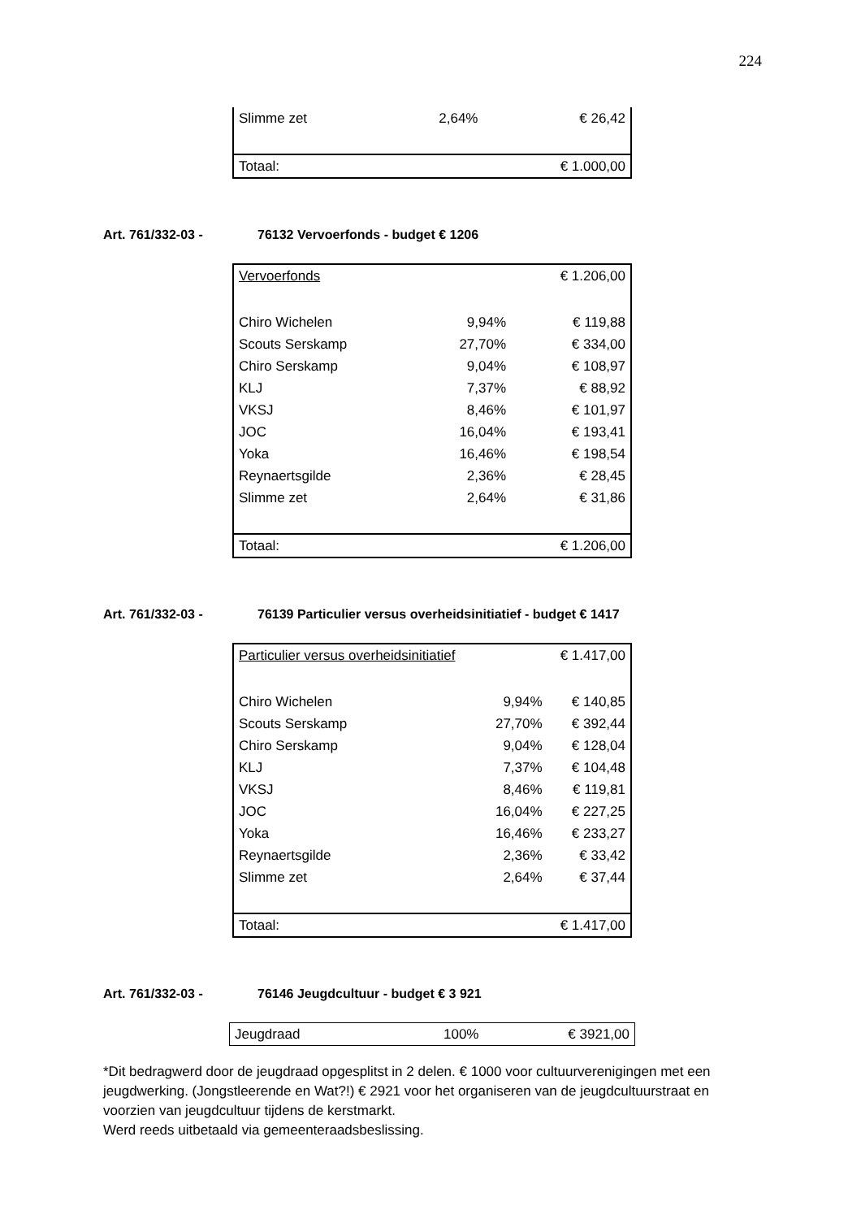224
| Slimme zet | 2,64% | € 26,42 |
| Totaal: | | € 1.000,00 |
Art. 761/332-03 - 76132 Vervoerfonds - budget € 1206
| Vervoerfonds | | € 1.206,00 |
| Chiro Wichelen | 9,94% | € 119,88 |
| Scouts Serskamp | 27,70% | € 334,00 |
| Chiro Serskamp | 9,04% | € 108,97 |
| KLJ | 7,37% | € 88,92 |
| VKSJ | 8,46% | € 101,97 |
| JOC | 16,04% | € 193,41 |
| Yoka | 16,46% | € 198,54 |
| Reynaertsgilde | 2,36% | € 28,45 |
| Slimme zet | 2,64% | € 31,86 |
| Totaal: | | € 1.206,00 |
Art. 761/332-03 - 76139 Particulier versus overheidsinitiatief - budget € 1417
| Particulier versus overheidsinitiatief | | € 1.417,00 |
| Chiro Wichelen | 9,94% | € 140,85 |
| Scouts Serskamp | 27,70% | € 392,44 |
| Chiro Serskamp | 9,04% | € 128,04 |
| KLJ | 7,37% | € 104,48 |
| VKSJ | 8,46% | € 119,81 |
| JOC | 16,04% | € 227,25 |
| Yoka | 16,46% | € 233,27 |
| Reynaertsgilde | 2,36% | € 33,42 |
| Slimme zet | 2,64% | € 37,44 |
| Totaal: | | € 1.417,00 |
Art. 761/332-03 - 76146 Jeugdcultuur - budget € 3 921
| Jeugdraad | 100% | € 3921,00 |
*Dit bedragwerd door de jeugdraad opgesplitst in 2 delen. € 1000 voor cultuurverenigingen met een jeugdwerking. (Jongstleerende en Wat?!) € 2921 voor het organiseren van de jeugdcultuurstraat en voorzien van jeugdcultuur tijdens de kerstmarkt.
Werd reeds uitbetaald via gemeenteraadsbeslissing.